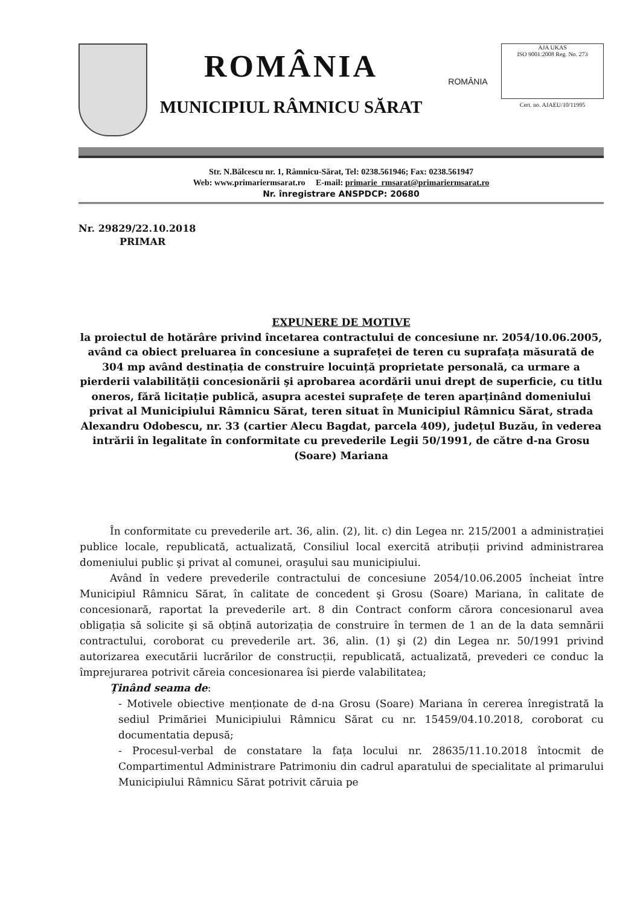ROMÂNIA
MUNICIPIUL RÂMNICU SĂRAT
ROMÂNIA
AJA UKAS
ISO 9001:2008 Reg. No. 273
Cert. no. AJAEU/10/11995
Str. N.Bălcescu nr. 1, Râmnicu-Sărat, Tel: 0238.561946; Fax: 0238.561947
Web: www.primariermsarat.ro E-mail: primarie_rmsarat@primariermsarat.ro
Nr. înregistrare ANSPDCP: 20680
Nr. 29829/22.10.2018
PRIMAR
EXPUNERE DE MOTIVE
la proiectul de hotărâre privind încetarea contractului de concesiune nr. 2054/10.06.2005, având ca obiect preluarea în concesiune a suprafeței de teren cu suprafața măsurată de 304 mp având destinația de construire locuință proprietate personală, ca urmare a pierderii valabilității concesionării şi aprobarea acordării unui drept de superficie, cu titlu oneros, fără licitație publică, asupra acestei suprafețe de teren aparținând domeniului privat al Municipiului Râmnicu Sărat, teren situat în Municipiul Râmnicu Sărat, strada Alexandru Odobescu, nr. 33 (cartier Alecu Bagdat, parcela 409), județul Buzău, în vederea intrării în legalitate în conformitate cu prevederile Legii 50/1991, de către d-na Grosu (Soare) Mariana
În conformitate cu prevederile art. 36, alin. (2), lit. c) din Legea nr. 215/2001 a administrației publice locale, republicată, actualizată, Consiliul local exercită atribuții privind administrarea domeniului public şi privat al comunei, oraşului sau municipiului.
Având în vedere prevederile contractului de concesiune 2054/10.06.2005 încheiat între Municipiul Râmnicu Sărat, în calitate de concedent şi Grosu (Soare) Mariana, în calitate de concesionară, raportat la prevederile art. 8 din Contract conform cărora concesionarul avea obligația să solicite şi să obțină autorizația de construire în termen de 1 an de la data semnării contractului, coroborat cu prevederile art. 36, alin. (1) şi (2) din Legea nr. 50/1991 privind autorizarea executării lucrărilor de construcții, republicată, actualizată, prevederi ce conduc la împrejurarea potrivit căreia concesionarea îsi pierde valabilitatea;
Ținând seama de:
- Motivele obiective menționate de d-na Grosu (Soare) Mariana în cererea înregistrată la sediul Primăriei Municipiului Râmnicu Sărat cu nr. 15459/04.10.2018, coroborat cu documentatia depusă;
- Procesul-verbal de constatare la fața locului nr. 28635/11.10.2018 întocmit de Compartimentul Administrare Patrimoniu din cadrul aparatului de specialitate al primarului Municipiului Râmnicu Sărat potrivit căruia pe